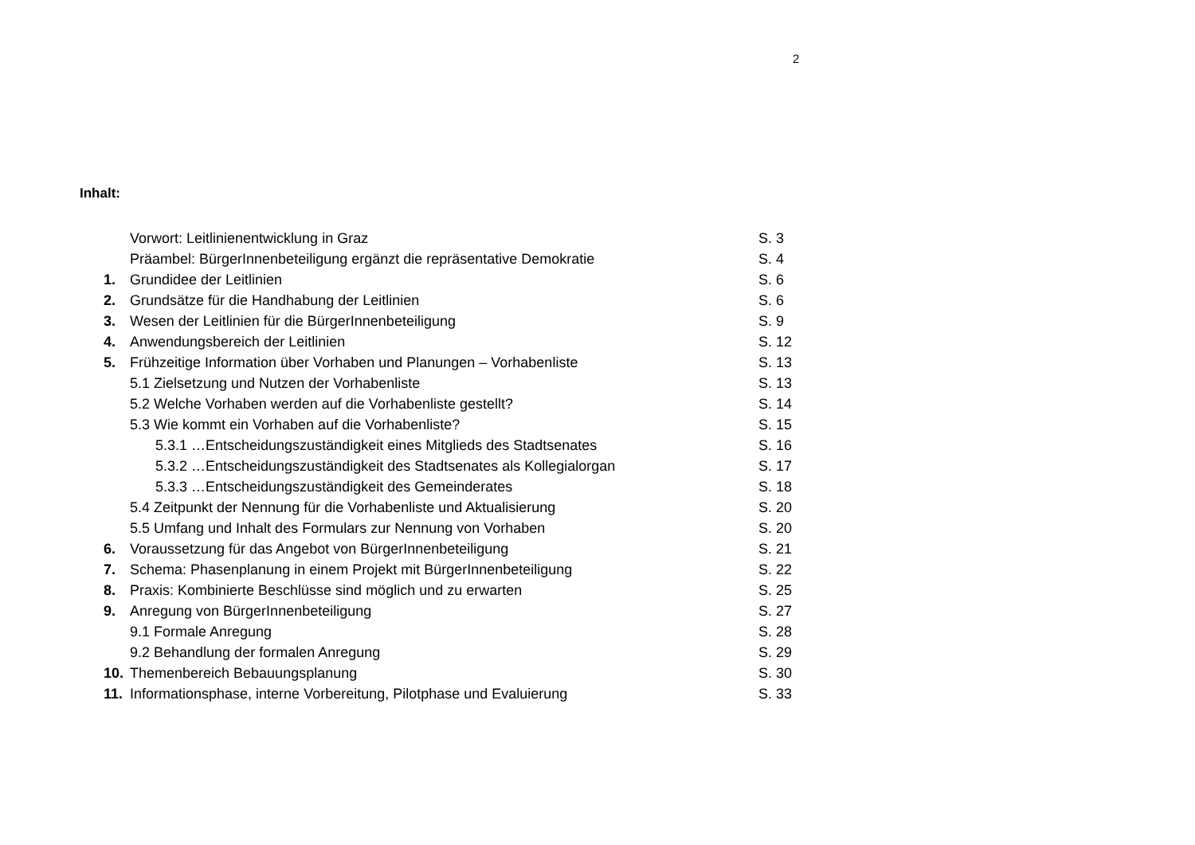2
Inhalt:
| | Vorwort: Leitlinienentwicklung in Graz | S. 3 |
| | Präambel: BürgerInnenbeteiligung ergänzt die repräsentative Demokratie | S. 4 |
| 1. | Grundidee der Leitlinien | S. 6 |
| 2. | Grundsätze für die Handhabung der Leitlinien | S. 6 |
| 3. | Wesen der Leitlinien für die BürgerInnenbeteiligung | S. 9 |
| 4. | Anwendungsbereich der Leitlinien | S. 12 |
| 5. | Frühzeitige Information über Vorhaben und Planungen – Vorhabenliste | S. 13 |
| | 5.1 Zielsetzung und Nutzen der Vorhabenliste | S. 13 |
| | 5.2 Welche Vorhaben werden auf die Vorhabenliste gestellt? | S. 14 |
| | 5.3 Wie kommt ein Vorhaben auf die Vorhabenliste? | S. 15 |
| | 5.3.1 …Entscheidungszuständigkeit eines Mitglieds des Stadtsenates | S. 16 |
| | 5.3.2 …Entscheidungszuständigkeit des Stadtsenates als Kollegialorgan | S. 17 |
| | 5.3.3 …Entscheidungszuständigkeit des Gemeinderates | S. 18 |
| | 5.4 Zeitpunkt der Nennung für die Vorhabenliste und Aktualisierung | S. 20 |
| | 5.5 Umfang und Inhalt des Formulars zur Nennung von Vorhaben | S. 20 |
| 6. | Voraussetzung für das Angebot von BürgerInnenbeteiligung | S. 21 |
| 7. | Schema: Phasenplanung in einem Projekt mit BürgerInnenbeteiligung | S. 22 |
| 8. | Praxis: Kombinierte Beschlüsse sind möglich und zu erwarten | S. 25 |
| 9. | Anregung von BürgerInnenbeteiligung | S. 27 |
| | 9.1 Formale Anregung | S. 28 |
| | 9.2 Behandlung der formalen Anregung | S. 29 |
| 10. | Themenbereich Bebauungsplanung | S. 30 |
| 11. | Informationsphase, interne Vorbereitung, Pilotphase und Evaluierung | S. 33 |